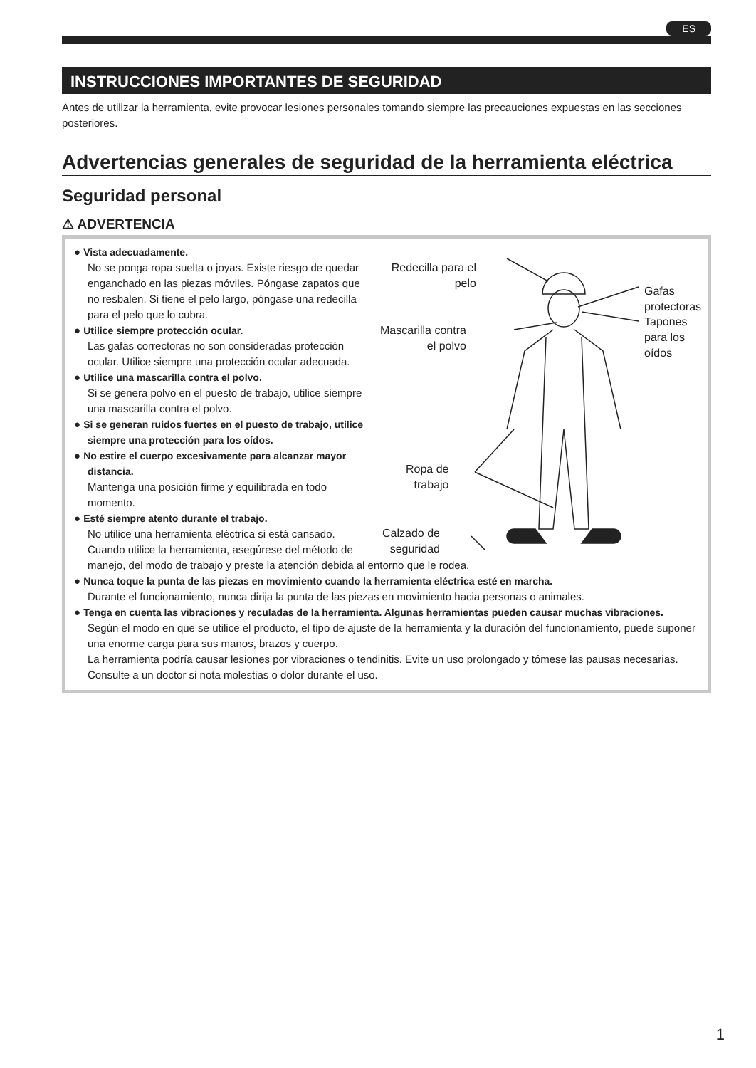ES
INSTRUCCIONES IMPORTANTES DE SEGURIDAD
Antes de utilizar la herramienta, evite provocar lesiones personales tomando siempre las precauciones expuestas en las secciones posteriores.
Advertencias generales de seguridad de la herramienta eléctrica
Seguridad personal
⚠ ADVERTENCIA
Redecilla para el
pelo
Gafas protectoras
Tapones para los
oídos Mascarilla contra
el polvo
Ropa de
trabajo
Calzado de
seguridad
● Vista adecuadamente.
No se ponga ropa suelta o joyas. Existe riesgo de quedar enganchado en las piezas móviles. Póngase zapatos que no resbalen. Si tiene el pelo largo, póngase una redecilla para el pelo que lo cubra.
● Utilice siempre protección ocular.
Las gafas correctoras no son consideradas protección ocular. Utilice siempre una protección ocular adecuada.
● Utilice una mascarilla contra el polvo.
Si se genera polvo en el puesto de trabajo, utilice siempre una mascarilla contra el polvo.
● Si se generan ruidos fuertes en el puesto de trabajo, utilice siempre una protección para los oídos.
● No estire el cuerpo excesivamente para alcanzar mayor distancia.
Mantenga una posición firme y equilibrada en todo momento.
● Esté siempre atento durante el trabajo.
No utilice una herramienta eléctrica si está cansado.
Cuando utilice la herramienta, asegúrese del método de manejo, del modo de trabajo y preste la atención debida al entorno que le rodea.
● Nunca toque la punta de las piezas en movimiento cuando la herramienta eléctrica esté en marcha.
Durante el funcionamiento, nunca dirija la punta de las piezas en movimiento hacia personas o animales.
● Tenga en cuenta las vibraciones y reculadas de la herramienta. Algunas herramientas pueden causar muchas vibraciones.
Según el modo en que se utilice el producto, el tipo de ajuste de la herramienta y la duración del funcionamiento, puede suponer una enorme carga para sus manos, brazos y cuerpo.
La herramienta podría causar lesiones por vibraciones o tendinitis. Evite un uso prolongado y tómese las pausas necesarias.
Consulte a un doctor si nota molestias o dolor durante el uso.
1